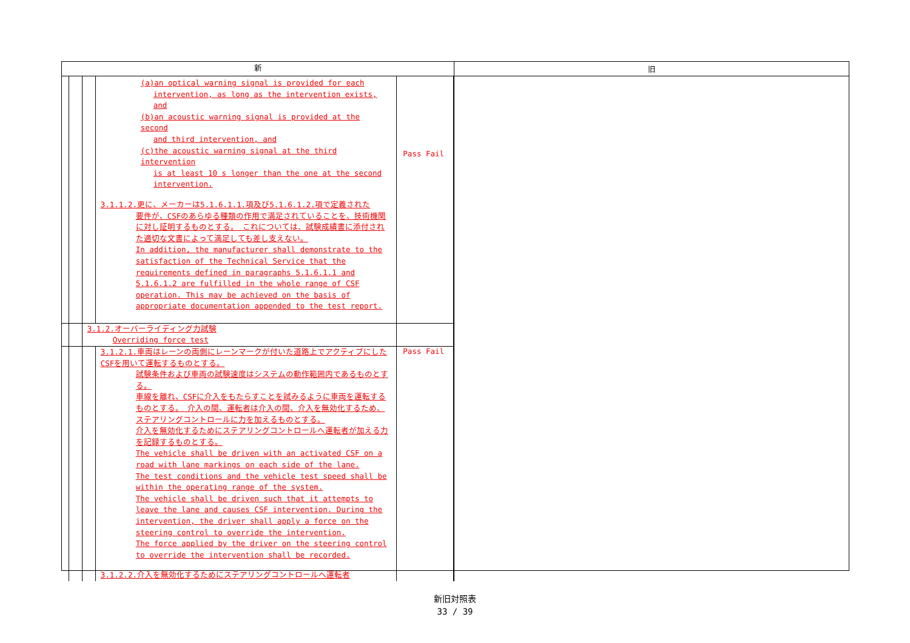| 新 | 旧 |
| --- | --- |
| / / / / (a)an optical warning signal is provided for each intervention, as long as the intervention exists, and (b)an acoustic warning signal is provided at the second and third intervention, and (c)the acoustic warning signal at the third intervention is at least 10 s longer than the one at the second intervention. 3.1.1.2.更に、メーカーは5.1.6.1.1.項及び5.1.6.1.2.項で定義された 要件が、CSFのあらゆる種類の作用で満足されていることを、技術機関に対し証明するものとする。 これについては、試験成績書に添付された適切な文書によって満足しても差し支えない。 In addition, the manufacturer shall demonstrate to the satisfaction of the Technical Service that the requirements defined in paragraphs 5.1.6.1.1 and 5.1.6.1.2 are fulfilled in the whole range of CSF operation. This may be achieved on the basis of appropriate documentation appended to the test report. / Pass Fail / / / / 3.1.2.オーバーライディング力試験 Overriding force test / / / / / / / 3.1.2.1.車両はレーンの両側にレーンマークが付いた道路上でアクティブにしたCSFを用いて運転するものとする。 試験条件および車両の試験速度はシステムの動作範囲内であるものとする。 車線を離れ、CSFに介入をもたらすことを試みるように車両を運転するものとする。 介入の間、運転者は介入の間、介入を無効化するため、ステアリングコントロールに力を加えるものとする。 介入を無効化するためにステアリングコントロールへ運転者が加える力を記録するものとする。 The vehicle shall be driven with an activated CSF on a road with lane markings on each side of the lane. The test conditions and the vehicle test speed shall be within the operating range of the system. The vehicle shall be driven such that it attempts to leave the lane and causes CSF intervention. During the intervention, the driver shall apply a force on the steering control to override the intervention. The force applied by the driver on the steering control to override the intervention shall be recorded. 3.1.2.2.介入を無効化するためにステアリングコントロールへ運転者 / Pass Fail / | |
新旧対照表
33 / 39